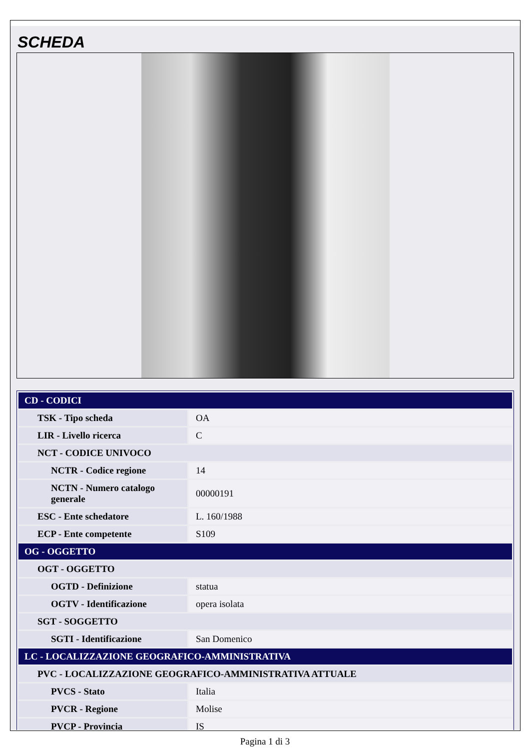SCHEDA
| CD - CODICI | |
| TSK - Tipo scheda | OA |
| LIR - Livello ricerca | C |
| NCT - CODICE UNIVOCO | |
| NCTR - Codice regione | 14 |
| NCTN - Numero catalogo generale | 00000191 |
| ESC - Ente schedatore | L. 160/1988 |
| ECP - Ente competente | S109 |
| OG - OGGETTO | |
| OGT - OGGETTO | |
| OGTD - Definizione | statua |
| OGTV - Identificazione | opera isolata |
| SGT - SOGGETTO | |
| SGTI - Identificazione | San Domenico |
| LC - LOCALIZZAZIONE GEOGRAFICO-AMMINISTRATIVA | |
| PVC - LOCALIZZAZIONE GEOGRAFICO-AMMINISTRATIVA ATTUALE | |
| PVCS - Stato | Italia |
| PVCR - Regione | Molise |
| PVCP - Provincia | IS |
Pagina 1 di 3